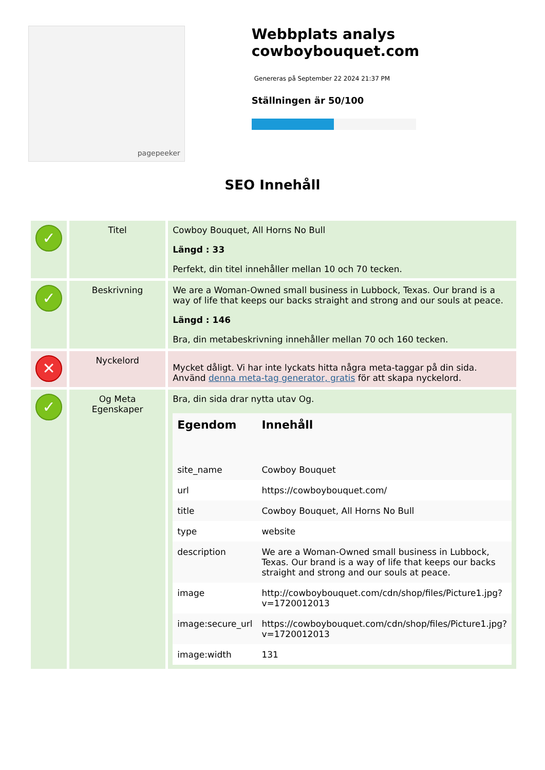pagepeeker
Webbplats analys cowboybouquet.com
Genereras på September 22 2024 21:37 PM
Ställningen är 50/100
SEO Innehåll
| ✓ | Titel | Cowboy Bouquet, All Horns No Bull Längd : 33 Perfekt, din titel innehåller mellan 10 och 70 tecken. |
| ✓ | Beskrivning | We are a Woman-Owned small business in Lubbock, Texas. Our brand is a way of life that keeps our backs straight and strong and our souls at peace. Längd : 146 Bra, din metabeskrivning innehåller mellan 70 och 160 tecken. |
| ✕ | Nyckelord | Mycket dåligt. Vi har inte lyckats hitta några meta-taggar på din sida. Använd denna meta-tag generator, gratis för att skapa nyckelord. |
| ✓ | Og Meta Egenskaper | Bra, din sida drar nytta utav Og. / Egendom / Innehåll / / --- / --- / / site_name / Cowboy Bouquet / / url / https://cowboybouquet.com/ / / title / Cowboy Bouquet, All Horns No Bull / / type / website / / description / We are a Woman-Owned small business in Lubbock, Texas. Our brand is a way of life that keeps our backs straight and strong and our souls at peace. / / image / http://cowboybouquet.com/cdn/shop/files/Picture1.jpg?v=1720012013 / / image:secure_url / https://cowboybouquet.com/cdn/shop/files/Picture1.jpg?v=1720012013 / / image:width / 131 / |